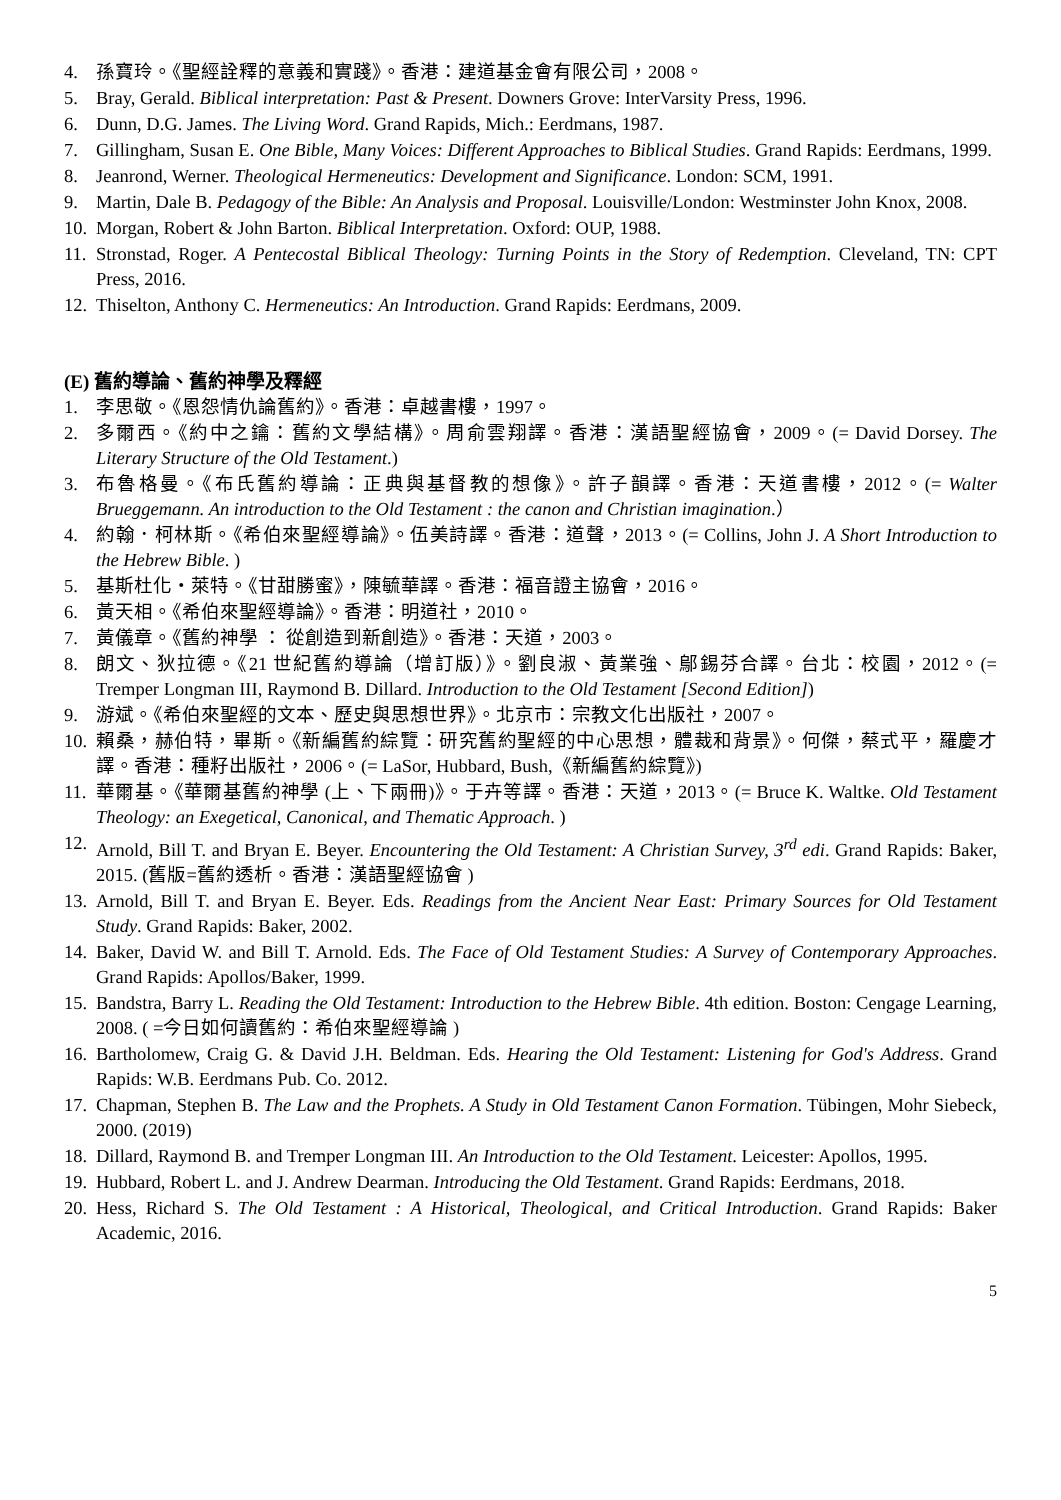4. 孫寶玲。《聖經詮釋的意義和實踐》。香港：建道基金會有限公司，2008。
5. Bray, Gerald. Biblical interpretation: Past & Present. Downers Grove: InterVarsity Press, 1996.
6. Dunn, D.G. James. The Living Word. Grand Rapids, Mich.: Eerdmans, 1987.
7. Gillingham, Susan E. One Bible, Many Voices: Different Approaches to Biblical Studies. Grand Rapids: Eerdmans, 1999.
8. Jeanrond, Werner. Theological Hermeneutics: Development and Significance. London: SCM, 1991.
9. Martin, Dale B. Pedagogy of the Bible: An Analysis and Proposal. Louisville/London: Westminster John Knox, 2008.
10. Morgan, Robert & John Barton. Biblical Interpretation. Oxford: OUP, 1988.
11. Stronstad, Roger. A Pentecostal Biblical Theology: Turning Points in the Story of Redemption. Cleveland, TN: CPT Press, 2016.
12. Thiselton, Anthony C. Hermeneutics: An Introduction. Grand Rapids: Eerdmans, 2009.
(E) 舊約導論、舊約神學及釋經
1. 李思敬。《恩怨情仇論舊約》。香港：卓越書樓，1997。
2. 多爾西。《約中之鑰：舊約文學結構》。周俞雲翔譯。香港：漢語聖經協會，2009。(= David Dorsey. The Literary Structure of the Old Testament.)
3. 布魯格曼。《布氏舊約導論：正典與基督教的想像》。許子韻譯。香港：天道書樓，2012。(= Walter Brueggemann. An introduction to the Old Testament : the canon and Christian imagination.）
4. 約翰．柯林斯。《希伯來聖經導論》。伍美詩譯。香港：道聲，2013。(= Collins, John J. A Short Introduction to the Hebrew Bible. )
5. 基斯杜化・萊特。《甘甜勝蜜》，陳毓華譯。香港：福音證主協會，2016。
6. 黃天相。《希伯來聖經導論》。香港：明道社，2010。
7. 黃儀章。《舊約神學 ： 從創造到新創造》。香港：天道，2003。
8. 朗文、狄拉德。《21 世紀舊約導論（增訂版）》。劉良淑、黃業強、鄔錫芬合譯。台北：校園，2012。(= Tremper Longman III, Raymond B. Dillard. Introduction to the Old Testament [Second Edition])
9. 游斌。《希伯來聖經的文本、歷史與思想世界》。北京市：宗教文化出版社，2007。
10. 賴桑，赫伯特，畢斯。《新編舊約綜覽：研究舊約聖經的中心思想，體裁和背景》。何傑，蔡式平，羅慶才譯。香港：種籽出版社，2006。(= LaSor, Hubbard, Bush,《新編舊約綜覽》)
11. 華爾基。《華爾基舊約神學 (上、下兩冊)》。于卉等譯。香港：天道，2013。(= Bruce K. Waltke. Old Testament Theology: an Exegetical, Canonical, and Thematic Approach. )
12. Arnold, Bill T. and Bryan E. Beyer. Encountering the Old Testament: A Christian Survey, 3<sup>rd</sup> edi. Grand Rapids: Baker, 2015. (舊版=舊約透析。香港：漢語聖經協會 )
13. Arnold, Bill T. and Bryan E. Beyer. Eds. Readings from the Ancient Near East: Primary Sources for Old Testament Study. Grand Rapids: Baker, 2002.
14. Baker, David W. and Bill T. Arnold. Eds. The Face of Old Testament Studies: A Survey of Contemporary Approaches. Grand Rapids: Apollos/Baker, 1999.
15. Bandstra, Barry L. Reading the Old Testament: Introduction to the Hebrew Bible. 4th edition. Boston: Cengage Learning, 2008. ( =今日如何讀舊約：希伯來聖經導論 )
16. Bartholomew, Craig G. & David J.H. Beldman. Eds. Hearing the Old Testament: Listening for God's Address. Grand Rapids: W.B. Eerdmans Pub. Co. 2012.
17. Chapman, Stephen B. The Law and the Prophets. A Study in Old Testament Canon Formation. Tübingen, Mohr Siebeck, 2000. (2019)
18. Dillard, Raymond B. and Tremper Longman III. An Introduction to the Old Testament. Leicester: Apollos, 1995.
19. Hubbard, Robert L. and J. Andrew Dearman. Introducing the Old Testament. Grand Rapids: Eerdmans, 2018.
20. Hess, Richard S. The Old Testament : A Historical, Theological, and Critical Introduction. Grand Rapids: Baker Academic, 2016.
5